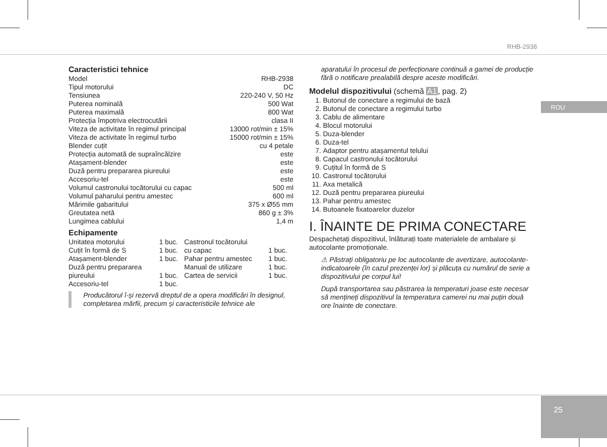RHB-2938
ROU
25
Caracteristici tehnice
| Model | RHB-2938 |
| Tipul motorului | DC |
| Tensiunea | 220-240 V, 50 Hz |
| Puterea nominală | 500 Wat |
| Puterea maximală | 800 Wat |
| Protecția împotriva electrocutării | clasa II |
| Viteza de activitate în regimul principal | 13000 rot/min ± 15% |
| Viteza de activitate în regimul turbo | 15000 rot/min ± 15% |
| Blender cuțit | cu 4 petale |
| Protecția automată de supraîncălzire | este |
| Atașament-blender | este |
| Duză pentru prepararea piureului | este |
| Accesoriu-tel | este |
| Volumul castronului tocătorului cu capac | 500 ml |
| Volumul paharului pentru amestec | 600 ml |
| Mărimile gabaritului | 375 x Ø55 mm |
| Greutatea netă | 860 g ± 3% |
| Lungimea cablului | 1,4 m |
Echipamente
| Unitatea motorului | 1 buc. | Castronul tocătorului | |
| Cuțit în formă de S | 1 buc. | cu capac | 1 buc. |
| Atașament-blender | 1 buc. | Pahar pentru amestec | 1 buc. |
| Duză pentru prepararea | | Manual de utilizare | 1 buc. |
| piureului | 1 buc. | Cartea de servicii | 1 buc. |
| Accesoriu-tel | 1 buc. | | |
Producătorul î-și rezervă dreptul de a opera modificări în designul, completarea mărfii, precum și caracteristicile tehnice ale
aparatului în procesul de perfecționare continuă a gamei de producție fără o notificare prealabilă despre aceste modificări.
Modelul dispozitivului (schemă A1, pag. 2)
1. Butonul de conectare a regimului de bază
2. Butonul de conectare a regimului turbo
3. Cablu de alimentare
4. Blocul motorului
5. Duza-blender
6. Duza-tel
7. Adaptor pentru atașamentul telului
8. Capacul castronului tocătorului
9. Cuțitul în formă de S
10. Castronul tocătorului
11. Axa metalică
12. Duză pentru prepararea piureului
13. Pahar pentru amestec
14. Butoanele fixatoarelor duzelor
I. ÎNAINTE DE PRIMA CONECTARE
Despachetați dispozitivul, înlăturați toate materialele de ambalare și autocolante promoționale.
⚠ Păstrați obligatoriu pe loc autocolante de avertizare, autocolante-indicatoarele (în cazul prezenței lor) și plăcuța cu numărul de serie a dispozitivului pe corpul lui!
După transportarea sau păstrarea la temperaturi joase este necesar să mențineți dispozitivul la temperatura camerei nu mai puțin două ore înainte de conectare.